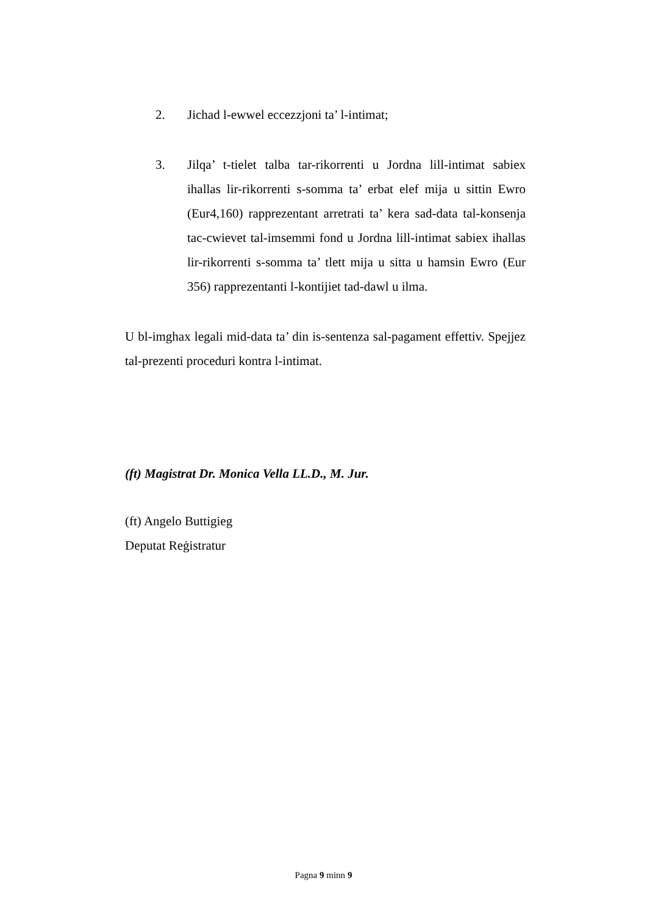2. Jichad l-ewwel eccezzjoni ta’ l-intimat;
3. Jilqa’ t-tielet talba tar-rikorrenti u Jordna lill-intimat sabiex ihallas lir-rikorrenti s-somma ta’ erbat elef mija u sittin Ewro (Eur4,160) rapprezentant arretrati ta’ kera sad-data tal-konsenja tac-cwievet tal-imsemmi fond u Jordna lill-intimat sabiex ihallas lir-rikorrenti s-somma ta’ tlett mija u sitta u hamsin Ewro (Eur 356) rapprezentanti l-kontijiet tad-dawl u ilma.
U bl-imghax legali mid-data ta’ din is-sentenza sal-pagament effettiv. Spejjez tal-prezenti proceduri kontra l-intimat.
(ft) Magistrat Dr. Monica Vella LL.D., M. Jur.
(ft) Angelo Buttigieg
Deputat Reġistratur
Pagna 9 minn 9